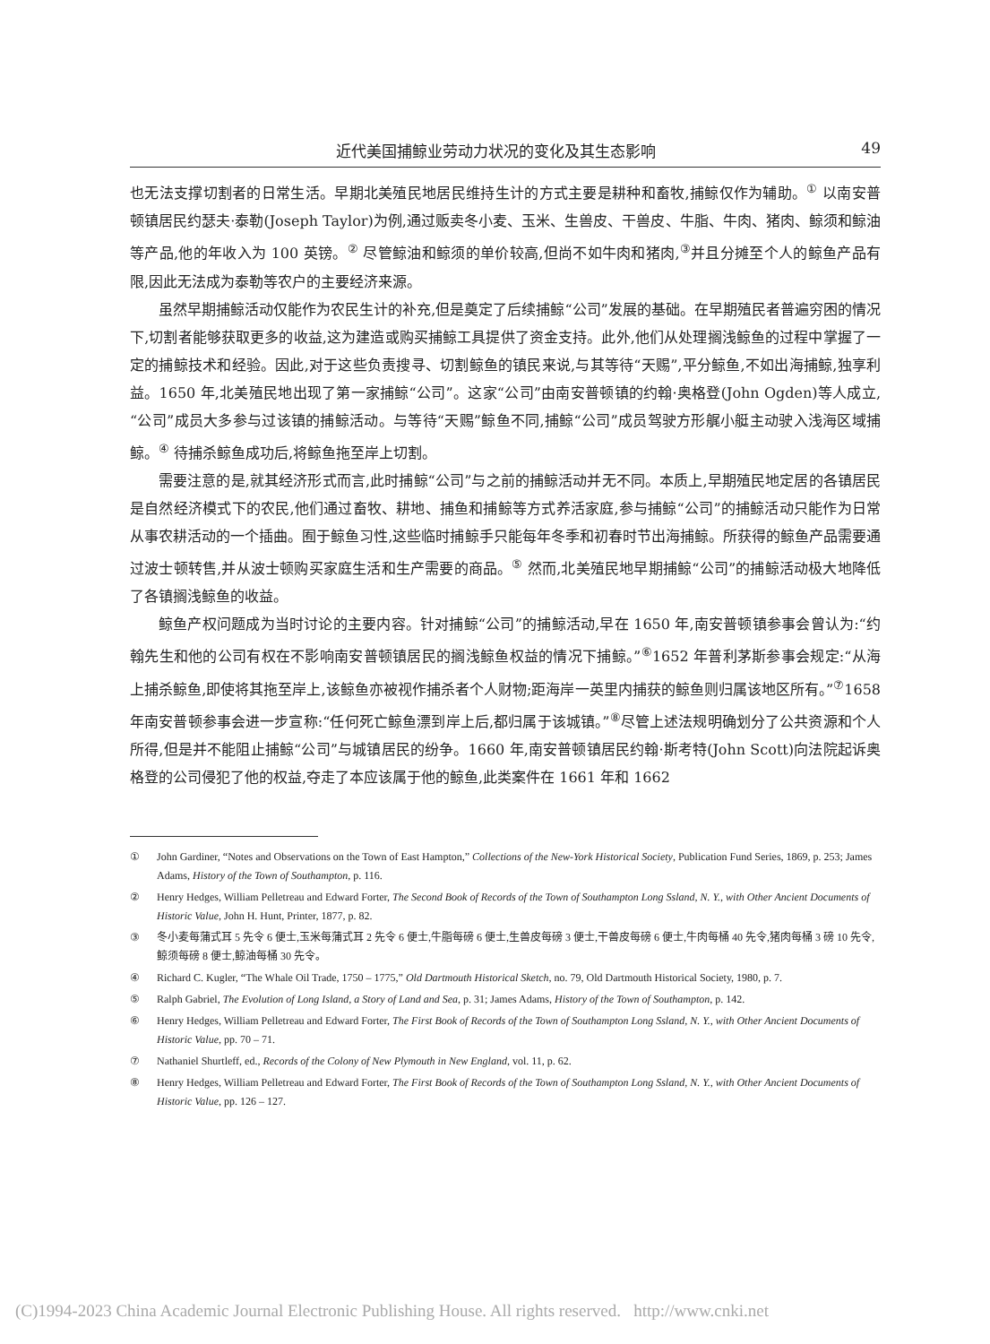近代美国捕鲸业劳动力状况的变化及其生态影响 49
也无法支撑切割者的日常生活。早期北美殖民地居民维持生计的方式主要是耕种和畜牧,捕鲸仅作为辅助。<sup>①</sup> 以南安普顿镇居民约瑟夫·泰勒(Joseph Taylor)为例,通过贩卖冬小麦、玉米、生兽皮、干兽皮、牛脂、牛肉、猪肉、鲸须和鲸油等产品,他的年收入为 100 英镑。<sup>②</sup> 尽管鲸油和鲸须的单价较高,但尚不如牛肉和猪肉,<sup>③</sup>并且分摊至个人的鲸鱼产品有限,因此无法成为泰勒等农户的主要经济来源。
虽然早期捕鲸活动仅能作为农民生计的补充,但是奠定了后续捕鲸“公司”发展的基础。在早期殖民者普遍穷困的情况下,切割者能够获取更多的收益,这为建造或购买捕鲸工具提供了资金支持。此外,他们从处理搁浅鲸鱼的过程中掌握了一定的捕鲸技术和经验。因此,对于这些负责搜寻、切割鲸鱼的镇民来说,与其等待“天赐”,平分鲸鱼,不如出海捕鲸,独享利益。1650 年,北美殖民地出现了第一家捕鲸“公司”。这家“公司”由南安普顿镇的约翰·奥格登(John Ogden)等人成立,“公司”成员大多参与过该镇的捕鲸活动。与等待“天赐”鲸鱼不同,捕鲸“公司”成员驾驶方形艉小艇主动驶入浅海区域捕鲸。<sup>④</sup> 待捕杀鲸鱼成功后,将鲸鱼拖至岸上切割。
需要注意的是,就其经济形式而言,此时捕鲸“公司”与之前的捕鲸活动并无不同。本质上,早期殖民地定居的各镇居民是自然经济模式下的农民,他们通过畜牧、耕地、捕鱼和捕鲸等方式养活家庭,参与捕鲸“公司”的捕鲸活动只能作为日常从事农耕活动的一个插曲。囿于鲸鱼习性,这些临时捕鲸手只能每年冬季和初春时节出海捕鲸。所获得的鲸鱼产品需要通过波士顿转售,并从波士顿购买家庭生活和生产需要的商品。<sup>⑤</sup> 然而,北美殖民地早期捕鲸“公司”的捕鲸活动极大地降低了各镇搁浅鲸鱼的收益。
鲸鱼产权问题成为当时讨论的主要内容。针对捕鲸“公司”的捕鲸活动,早在 1650 年,南安普顿镇参事会曾认为:“约翰先生和他的公司有权在不影响南安普顿镇居民的搁浅鲸鱼权益的情况下捕鲸。”<sup>⑥</sup>1652 年普利茅斯参事会规定:“从海上捕杀鲸鱼,即使将其拖至岸上,该鲸鱼亦被视作捕杀者个人财物;距海岸一英里内捕获的鲸鱼则归属该地区所有。”<sup>⑦</sup>1658 年南安普顿参事会进一步宣称:“任何死亡鲸鱼漂到岸上后,都归属于该城镇。”<sup>⑧</sup>尽管上述法规明确划分了公共资源和个人所得,但是并不能阻止捕鲸“公司”与城镇居民的纷争。1660 年,南安普顿镇居民约翰·斯考特(John Scott)向法院起诉奥格登的公司侵犯了他的权益,夺走了本应该属于他的鲸鱼,此类案件在 1661 年和 1662
① John Gardiner, “Notes and Observations on the Town of East Hampton,” Collections of the New-York Historical Society, Publication Fund Series, 1869, p. 253; James Adams, History of the Town of Southampton, p. 116.
② Henry Hedges, William Pelletreau and Edward Forter, The Second Book of Records of the Town of Southampton Long Ssland, N. Y., with Other Ancient Documents of Historic Value, John H. Hunt, Printer, 1877, p. 82.
③ 冬小麦每蒲式耳 5 先令 6 便士,玉米每蒲式耳 2 先令 6 便士,牛脂每磅 6 便士,生兽皮每磅 3 便士,干兽皮每磅 6 便士,牛肉每桶 40 先令,猪肉每桶 3 磅 10 先令,鲸须每磅 8 便士,鲸油每桶 30 先令。
④ Richard C. Kugler, “The Whale Oil Trade, 1750 – 1775,” Old Dartmouth Historical Sketch, no. 79, Old Dartmouth Historical Society, 1980, p. 7.
⑤ Ralph Gabriel, The Evolution of Long Island, a Story of Land and Sea, p. 31; James Adams, History of the Town of Southampton, p. 142.
⑥ Henry Hedges, William Pelletreau and Edward Forter, The First Book of Records of the Town of Southampton Long Ssland, N. Y., with Other Ancient Documents of Historic Value, pp. 70 – 71.
⑦ Nathaniel Shurtleff, ed., Records of the Colony of New Plymouth in New England, vol. 11, p. 62.
⑧ Henry Hedges, William Pelletreau and Edward Forter, The First Book of Records of the Town of Southampton Long Ssland, N. Y., with Other Ancient Documents of Historic Value, pp. 126 – 127.
(C)1994-2023 China Academic Journal Electronic Publishing House. All rights reserved. http://www.cnki.net